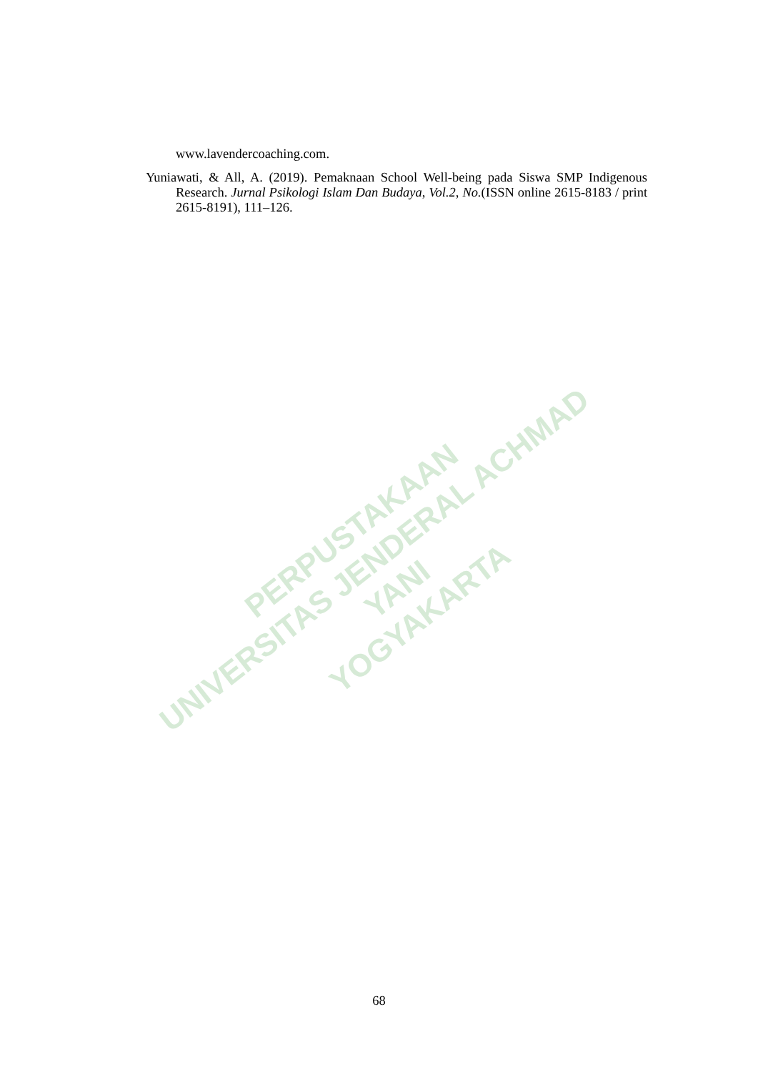www.lavendercoaching.com.
Yuniawati, & All, A. (2019). Pemaknaan School Well-being pada Siswa SMP Indigenous Research. Jurnal Psikologi Islam Dan Budaya, Vol.2, No.(ISSN online 2615-8183 / print 2615-8191), 111–126.
PERPUSTAKAAN
UNIVERSITAS JENDERAL ACHMAD YANI
YOGYAKARTA
68